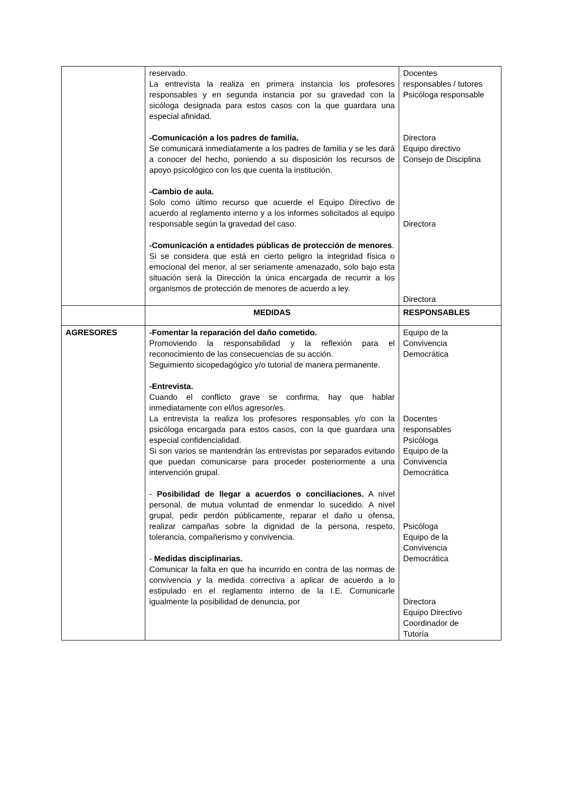| | reservado. La entrevista la realiza en primera instancia los profesores responsables y en segunda instancia por su gravedad con la sicóloga designada para estos casos con la que guardara una especial afinidad. -Comunicación a los padres de familia. Se comunicará inmediatamente a los padres de familia y se les dará a conocer del hecho, poniendo a su disposición los recursos de apoyo psicológico con los que cuenta la institución. -Cambio de aula. Solo como último recurso que acuerde el Equipo Directivo de acuerdo al reglamento interno y a los informes solicitados al equipo responsable según la gravedad del caso. -Comunicación a entidades públicas de protección de menores . Si se considera que está en cierto peligro la integridad física o emocional del menor, al ser seriamente amenazado, solo bajo esta situación será la Dirección la única encargada de recurrir a los organismos de protección de menores de acuerdo a ley. | Docentes responsables / tutores Psicóloga responsable Directora Equipo directivo Consejo de Disciplina Directora Directora |
| | MEDIDAS | RESPONSABLES |
| AGRESORES | -Fomentar la reparación del daño cometido. Promoviendo la responsabilidad y la reflexión para el reconocimiento de las consecuencias de su acción. Seguimiento sicopedagógico y/o tutorial de manera permanente. -Entrevista. Cuando el conflicto grave se confirma, hay que hablar inmediatamente con el/los agresor/es. La entrevista la realiza los profesores responsables y/o con la psicóloga encargada para estos casos, con la que guardara una especial confidencialidad. Si son varios se mantendrán las entrevistas por separados evitando que puedan comunicarse para proceder posteriormente a una intervención grupal. - Posibilidad de llegar a acuerdos o conciliaciones. A nivel personal, de mutua voluntad de enmendar lo sucedido. A nivel grupal, pedir perdón públicamente, reparar el daño u ofensa, realizar campañas sobre la dignidad de la persona, respeto, tolerancia, compañerismo y convivencia. - Medidas disciplinarias. Comunicar la falta en que ha incurrido en contra de las normas de convivencia y la medida correctiva a aplicar de acuerdo a lo estipulado en el reglamento interno de la I.E. Comunicarle igualmente la posibilidad de denuncia, por | Equipo de la Convivencia Democrática Docentes responsables Psicóloga Equipo de la Convivencia Democrática Psicóloga Equipo de la Convivencia Democrática Directora Equipo Directivo Coordinador de Tutoría |